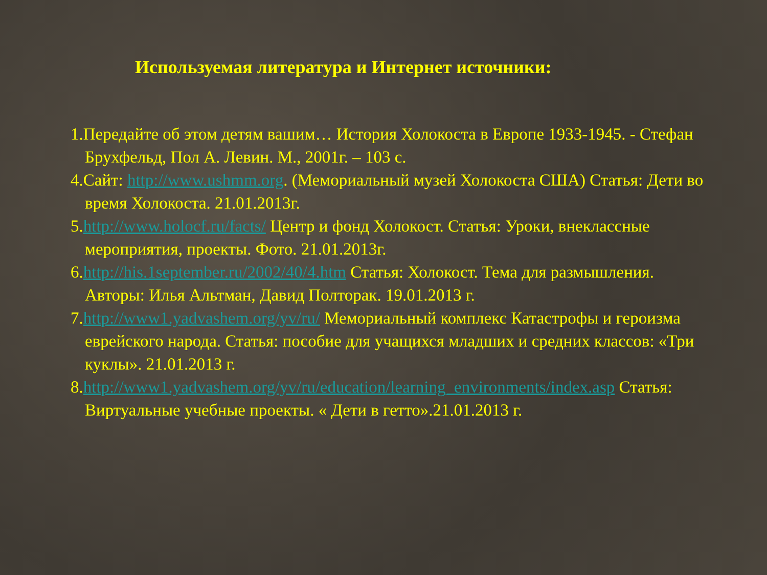Используемая литература и Интернет источники:
1.Передайте об этом детям вашим… История Холокоста в Европе 1933-1945. - Стефан Брухфельд, Пол А. Левин. М., 2001г. – 103 с.
4.Сайт: http://www.ushmm.org. (Мемориальный музей Холокоста США) Статья: Дети во время Холокоста. 21.01.2013г.
5.http://www.holocf.ru/facts/ Центр и фонд Холокост. Статья: Уроки, внеклассные мероприятия, проекты. Фото. 21.01.2013г.
6.http://his.1september.ru/2002/40/4.htm Статья: Холокост. Тема для размышления. Авторы: Илья Альтман, Давид Полторак. 19.01.2013 г.
7.http://www1.yadvashem.org/yv/ru/ Мемориальный комплекс Катастрофы и героизма еврейского народа. Статья: пособие для учащихся младших и средних классов: «Три куклы». 21.01.2013 г.
8.http://www1.yadvashem.org/yv/ru/education/learning_environments/index.asp Статья: Виртуальные учебные проекты. « Дети в гетто».21.01.2013 г.